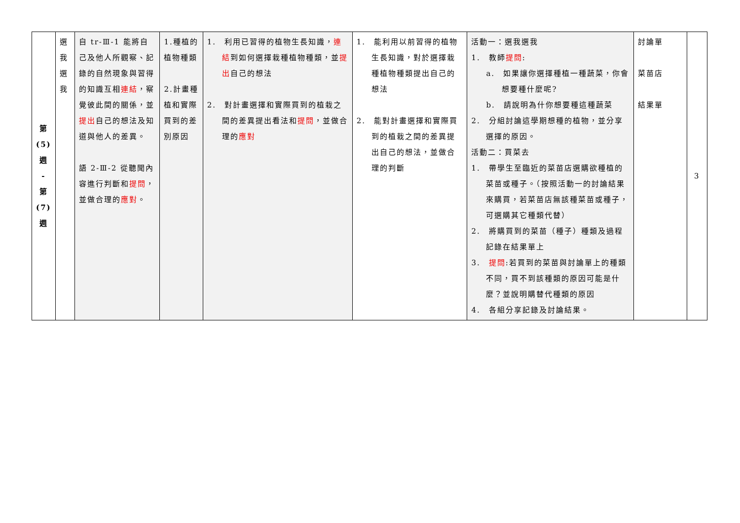| 第 (5) 週 - 第 (7) 週 | 選 我 選 我 | 自 tr-Ⅲ-1 能將自己及他人所觀察、記錄的自然現象與習得的知識互相 連結 ，察覺彼此間的關係，並 提出 自己的想法及知道與他人的差異。 語 2-Ⅲ-2 從聽聞內容進行判斷和 提問 ，並做合理的 應對 。 | 1.種植的植物種類 2.計畫種植和實際買到的差別原因 | 1. 利用已習得的植物生長知識， 連結 到如何選擇栽種植物種類，並 提出 自己的想法 2. 對計畫選擇和實際買到的植栽之間的差異提出看法和 提問 ，並做合理的 應對 | 1. 能利用以前習得的植物生長知識，對於選擇栽種植物種類提出自己的想法 2. 能對計畫選擇和實際買到的植栽之間的差異提出自己的想法，並做合理的判斷 | 活動一：選我選我 1. 教師 提問 : a. 如果讓你選擇種植一種蔬菜，你會想要種什麼呢? b. 請說明為什你想要種這種蔬菜 2. 分組討論這學期想種的植物，並分享選擇的原因。 活動二：買菜去 1. 帶學生至臨近的菜苗店選購欲種植的菜苗或種子。（按照活動一的討論結果來購買，若菜苗店無該種菜苗或種子，可選購其它種類代替） 2. 將購買到的菜苗（種子）種類及過程記錄在結果單上 3. 提問 :若買到的菜苗與討論單上的種類不同，買不到該種類的原因可能是什麼？並說明購替代種類的原因 4. 各組分享記錄及討論結果。 | 討論單 菜苗店 結果單 | 3 |